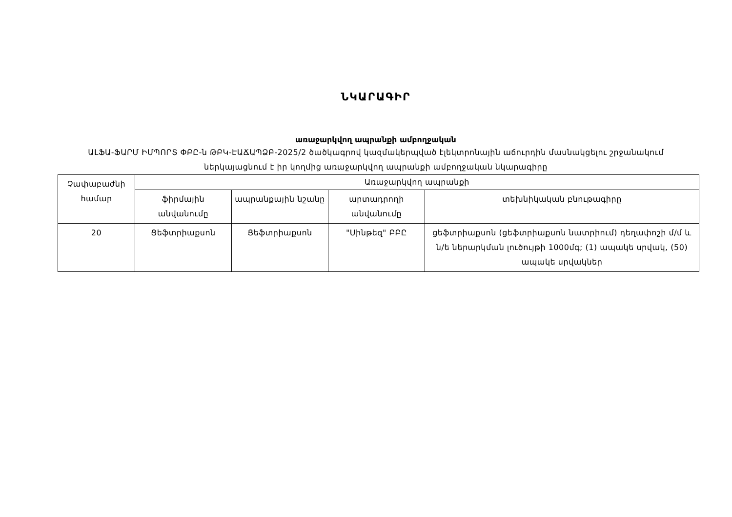ՆԿԱՐԱԳԻՐ
առաջարկվող ապրանքի ամբողջական
ԱԼՖԱ-ՖԱՐՄ ԻՄՊՈՐՏ ՓԲԸ-ն ԹԲԿ-ԷԱՃԱՊՁԲ-2025/2 ծածկագրով կազմակերպված էլեկտրոնային աճուրդին մասնակցելու շրջանակում ներկայացնում է իր կողմից առաջարկվող ապրանքի ամբողջական նկարագիրը
| Չափաբաժնի համար | Առաջարկվող ապրանքի | | | |
| --- | --- | --- | --- | --- |
| | ֆիրմային անվանումը | ապրանքային նշանը | արտադրողի անվանումը | տեխնիկական բնութագիրը |
| 20 | Ցեֆտրիաքսոն | Ցեֆտրիաքսոն | "Սինթեզ" ԲԲԸ | ցեֆտրիաքսոն (ցեֆտրիաքսոն նատրիում) դեղափոշի մ/մ և ն/ե ներարկման լուծույթի 1000մգ; (1) ապակե սրվակ, (50) ապակե սրվակներ |